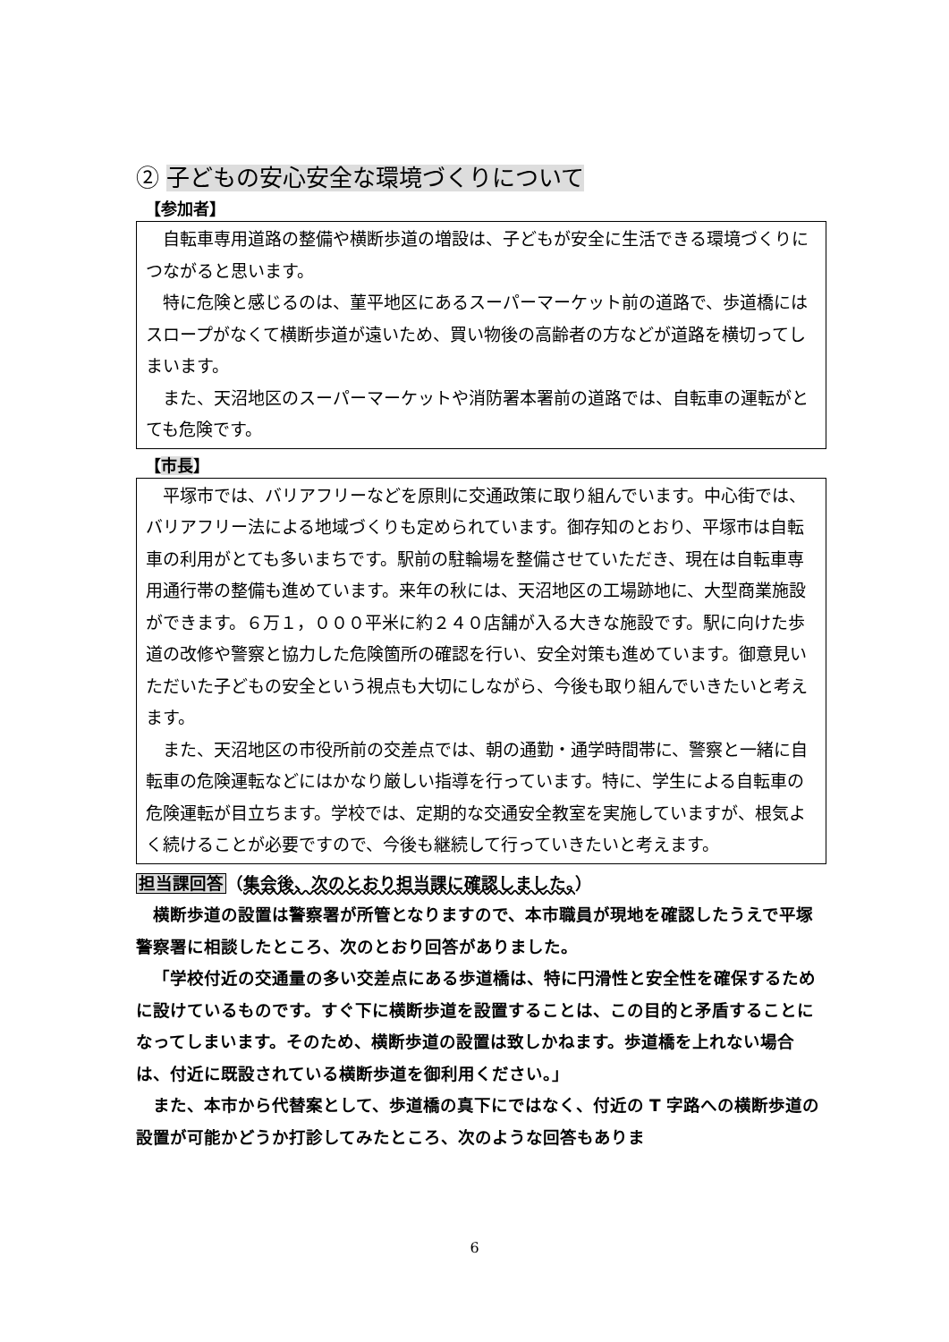② 子どもの安心安全な環境づくりについて
【参加者】
自転車専用道路の整備や横断歩道の増設は、子どもが安全に生活できる環境づくりにつながると思います。
特に危険と感じるのは、菫平地区にあるスーパーマーケット前の道路で、歩道橋にはスロープがなくて横断歩道が遠いため、買い物後の高齢者の方などが道路を横切ってしまいます。
また、天沼地区のスーパーマーケットや消防署本署前の道路では、自転車の運転がとても危険です。
【市長】
平塚市では、バリアフリーなどを原則に交通政策に取り組んでいます。中心街では、バリアフリー法による地域づくりも定められています。御存知のとおり、平塚市は自転車の利用がとても多いまちです。駅前の駐輪場を整備させていただき、現在は自転車専用通行帯の整備も進めています。来年の秋には、天沼地区の工場跡地に、大型商業施設ができます。６万１，０００平米に約２４０店舗が入る大きな施設です。駅に向けた歩道の改修や警察と協力した危険箇所の確認を行い、安全対策も進めています。御意見いただいた子どもの安全という視点も大切にしながら、今後も取り組んでいきたいと考えます。
また、天沼地区の市役所前の交差点では、朝の通勤・通学時間帯に、警察と一緒に自転車の危険運転などにはかなり厳しい指導を行っています。特に、学生による自転車の危険運転が目立ちます。学校では、定期的な交通安全教室を実施していますが、根気よく続けることが必要ですので、今後も継続して行っていきたいと考えます。
担当課回答（集会後、次のとおり担当課に確認しました。）
横断歩道の設置は警察署が所管となりますので、本市職員が現地を確認したうえで平塚警察署に相談したところ、次のとおり回答がありました。
「学校付近の交通量の多い交差点にある歩道橋は、特に円滑性と安全性を確保するために設けているものです。すぐ下に横断歩道を設置することは、この目的と矛盾することになってしまいます。そのため、横断歩道の設置は致しかねます。歩道橋を上れない場合は、付近に既設されている横断歩道を御利用ください。」
また、本市から代替案として、歩道橋の真下にではなく、付近の T 字路への横断歩道の設置が可能かどうか打診してみたところ、次のような回答もありま
6